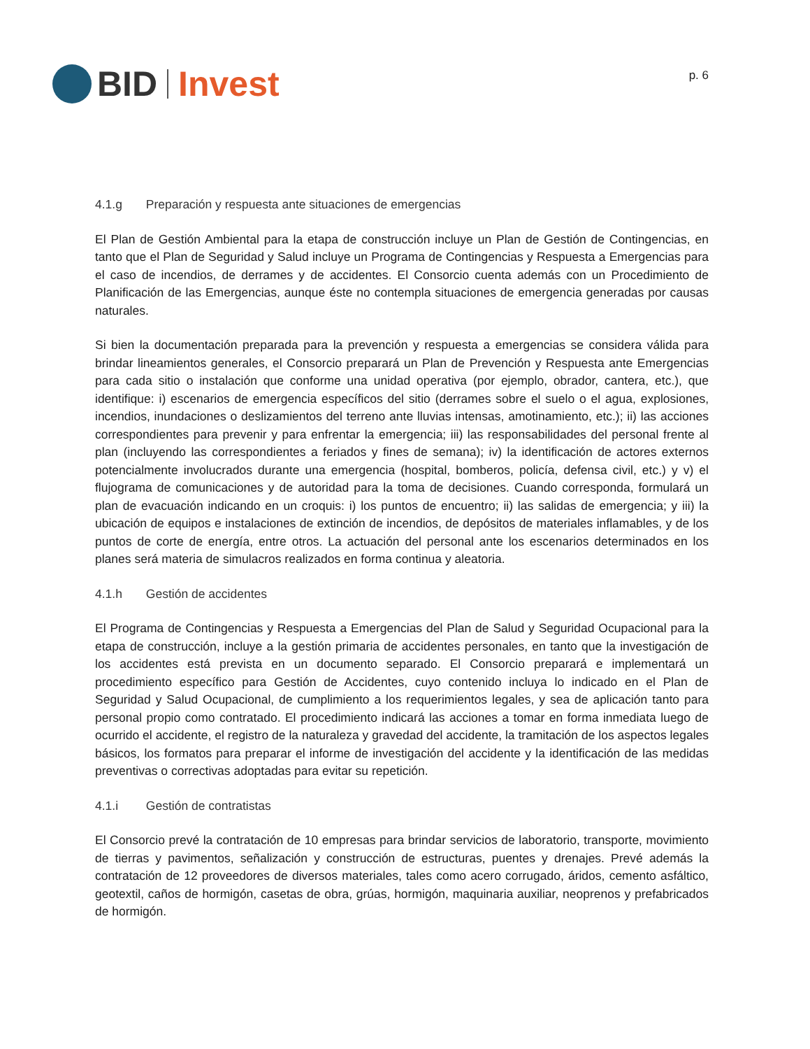BID Invest
p. 6
4.1.g Preparación y respuesta ante situaciones de emergencias
El Plan de Gestión Ambiental para la etapa de construcción incluye un Plan de Gestión de Contingencias, en tanto que el Plan de Seguridad y Salud incluye un Programa de Contingencias y Respuesta a Emergencias para el caso de incendios, de derrames y de accidentes. El Consorcio cuenta además con un Procedimiento de Planificación de las Emergencias, aunque éste no contempla situaciones de emergencia generadas por causas naturales.
Si bien la documentación preparada para la prevención y respuesta a emergencias se considera válida para brindar lineamientos generales, el Consorcio preparará un Plan de Prevención y Respuesta ante Emergencias para cada sitio o instalación que conforme una unidad operativa (por ejemplo, obrador, cantera, etc.), que identifique: i) escenarios de emergencia específicos del sitio (derrames sobre el suelo o el agua, explosiones, incendios, inundaciones o deslizamientos del terreno ante lluvias intensas, amotinamiento, etc.); ii) las acciones correspondientes para prevenir y para enfrentar la emergencia; iii) las responsabilidades del personal frente al plan (incluyendo las correspondientes a feriados y fines de semana); iv) la identificación de actores externos potencialmente involucrados durante una emergencia (hospital, bomberos, policía, defensa civil, etc.) y v) el flujograma de comunicaciones y de autoridad para la toma de decisiones. Cuando corresponda, formulará un plan de evacuación indicando en un croquis: i) los puntos de encuentro; ii) las salidas de emergencia; y iii) la ubicación de equipos e instalaciones de extinción de incendios, de depósitos de materiales inflamables, y de los puntos de corte de energía, entre otros. La actuación del personal ante los escenarios determinados en los planes será materia de simulacros realizados en forma continua y aleatoria.
4.1.h Gestión de accidentes
El Programa de Contingencias y Respuesta a Emergencias del Plan de Salud y Seguridad Ocupacional para la etapa de construcción, incluye a la gestión primaria de accidentes personales, en tanto que la investigación de los accidentes está prevista en un documento separado. El Consorcio preparará e implementará un procedimiento específico para Gestión de Accidentes, cuyo contenido incluya lo indicado en el Plan de Seguridad y Salud Ocupacional, de cumplimiento a los requerimientos legales, y sea de aplicación tanto para personal propio como contratado. El procedimiento indicará las acciones a tomar en forma inmediata luego de ocurrido el accidente, el registro de la naturaleza y gravedad del accidente, la tramitación de los aspectos legales básicos, los formatos para preparar el informe de investigación del accidente y la identificación de las medidas preventivas o correctivas adoptadas para evitar su repetición.
4.1.i Gestión de contratistas
El Consorcio prevé la contratación de 10 empresas para brindar servicios de laboratorio, transporte, movimiento de tierras y pavimentos, señalización y construcción de estructuras, puentes y drenajes. Prevé además la contratación de 12 proveedores de diversos materiales, tales como acero corrugado, áridos, cemento asfáltico, geotextil, caños de hormigón, casetas de obra, grúas, hormigón, maquinaria auxiliar, neoprenos y prefabricados de hormigón.